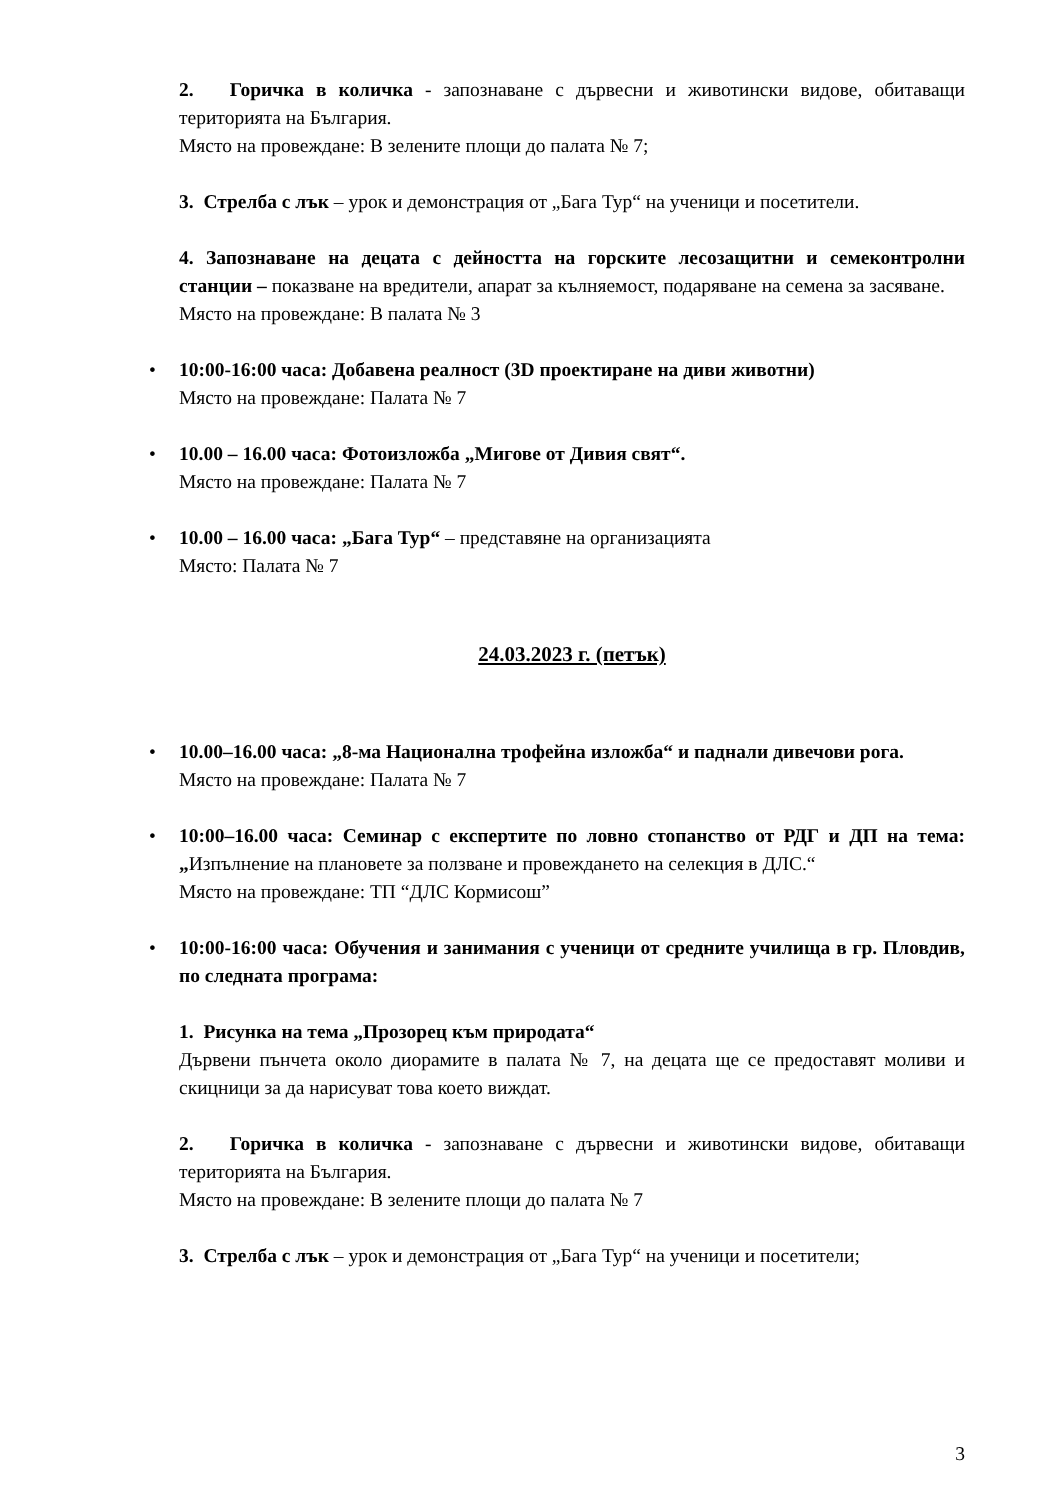2. Горичка в количка - запознаване с дървесни и животински видове, обитаващи територията на България.
Място на провеждане: В зелените площи до палата № 7;
3. Стрелба с лък – урок и демонстрация от „Бага Тур“ на ученици и посетители.
4. Запознаване на децата с дейността на горските лесозащитни и семеконтролни станции – показване на вредители, апарат за кълняемост, подаряване на семена за засяване.
Място на провеждане: В палата № 3
•
10:00-16:00 часа: Добавена реалност (3D проектиране на диви животни)
Място на провеждане: Палата № 7
•
10.00 – 16.00 часа: Фотоизложба „Мигове от Дивия свят“.
Място на провеждане: Палата № 7
•
10.00 – 16.00 часа: „Бага Тур“ – представяне на организацията
Място: Палата № 7
24.03.2023 г. (петък)
•
10.00–16.00 часа: „8-ма Национална трофейна изложба“ и паднали дивечови рога.
Място на провеждане: Палата № 7
•
10:00–16.00 часа: Семинар с експертите по ловно стопанство от РДГ и ДП на тема: „Изпълнение на плановете за ползване и провеждането на селекция в ДЛС.“
Място на провеждане: ТП “ДЛС Кормисош”
•
10:00-16:00 часа: Обучения и занимания с ученици от средните училища в гр. Пловдив, по следната програма:
1. Рисунка на тема „Прозорец към природата“
Дървени пънчета около диорамите в палата № 7, на децата ще се предоставят моливи и скицници за да нарисуват това което виждат.
2. Горичка в количка - запознаване с дървесни и животински видове, обитаващи територията на България.
Място на провеждане: В зелените площи до палата № 7
3. Стрелба с лък – урок и демонстрация от „Бага Тур“ на ученици и посетители;
3